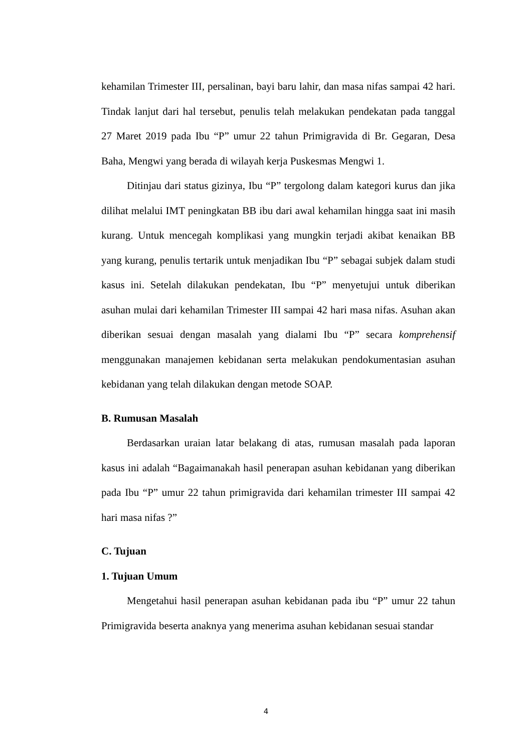kehamilan Trimester III, persalinan, bayi baru lahir, dan masa nifas sampai 42 hari. Tindak lanjut dari hal tersebut, penulis telah melakukan pendekatan pada tanggal 27 Maret 2019 pada Ibu “P” umur 22 tahun Primigravida di Br. Gegaran, Desa Baha, Mengwi yang berada di wilayah kerja Puskesmas Mengwi 1.
Ditinjau dari status gizinya, Ibu “P” tergolong dalam kategori kurus dan jika dilihat melalui IMT peningkatan BB ibu dari awal kehamilan hingga saat ini masih kurang. Untuk mencegah komplikasi yang mungkin terjadi akibat kenaikan BB yang kurang, penulis tertarik untuk menjadikan Ibu “P” sebagai subjek dalam studi kasus ini. Setelah dilakukan pendekatan, Ibu “P” menyetujui untuk diberikan asuhan mulai dari kehamilan Trimester III sampai 42 hari masa nifas. Asuhan akan diberikan sesuai dengan masalah yang dialami Ibu “P” secara komprehensif menggunakan manajemen kebidanan serta melakukan pendokumentasian asuhan kebidanan yang telah dilakukan dengan metode SOAP.
B. Rumusan Masalah
Berdasarkan uraian latar belakang di atas, rumusan masalah pada laporan kasus ini adalah “Bagaimanakah hasil penerapan asuhan kebidanan yang diberikan pada Ibu “P” umur 22 tahun primigravida dari kehamilan trimester III sampai 42 hari masa nifas ?”
C. Tujuan
1. Tujuan Umum
Mengetahui hasil penerapan asuhan kebidanan pada ibu “P” umur 22 tahun Primigravida beserta anaknya yang menerima asuhan kebidanan sesuai standar
4